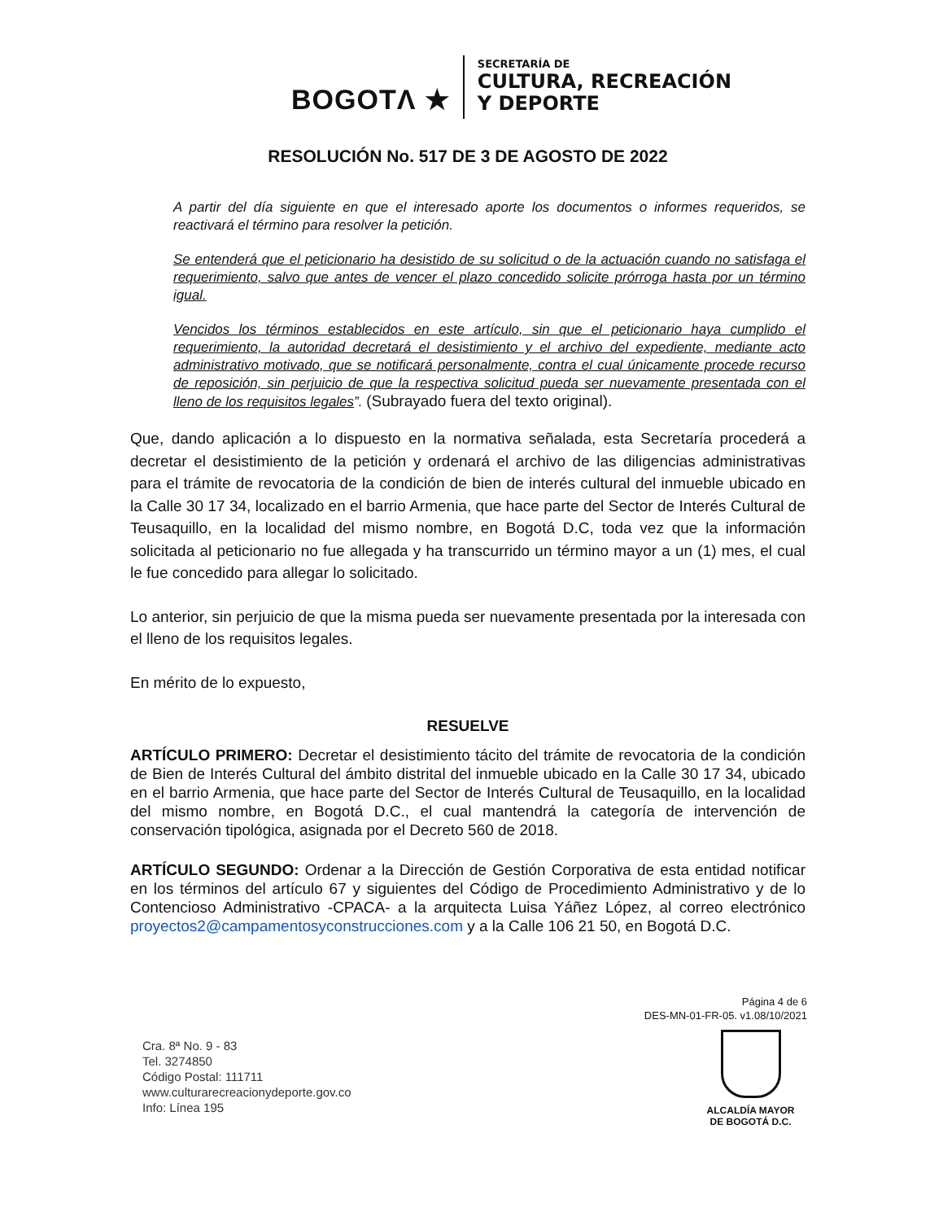BOGOTΛ ★
SECRETARÍA DE
CULTURA, RECREACIÓN
Y DEPORTE
RESOLUCIÓN No. 517 DE 3 DE AGOSTO DE 2022
A partir del día siguiente en que el interesado aporte los documentos o informes requeridos, se reactivará el término para resolver la petición.
Se entenderá que el peticionario ha desistido de su solicitud o de la actuación cuando no satisfaga el requerimiento, salvo que antes de vencer el plazo concedido solicite prórroga hasta por un término igual.
Vencidos los términos establecidos en este artículo, sin que el peticionario haya cumplido el requerimiento, la autoridad decretará el desistimiento y el archivo del expediente, mediante acto administrativo motivado, que se notificará personalmente, contra el cual únicamente procede recurso de reposición, sin perjuicio de que la respectiva solicitud pueda ser nuevamente presentada con el lleno de los requisitos legales”. (Subrayado fuera del texto original).
Que, dando aplicación a lo dispuesto en la normativa señalada, esta Secretaría procederá a decretar el desistimiento de la petición y ordenará el archivo de las diligencias administrativas para el trámite de revocatoria de la condición de bien de interés cultural del inmueble ubicado en la Calle 30 17 34, localizado en el barrio Armenia, que hace parte del Sector de Interés Cultural de Teusaquillo, en la localidad del mismo nombre, en Bogotá D.C, toda vez que la información solicitada al peticionario no fue allegada y ha transcurrido un término mayor a un (1) mes, el cual le fue concedido para allegar lo solicitado.
Lo anterior, sin perjuicio de que la misma pueda ser nuevamente presentada por la interesada con el lleno de los requisitos legales.
En mérito de lo expuesto,
RESUELVE
ARTÍCULO PRIMERO: Decretar el desistimiento tácito del trámite de revocatoria de la condición de Bien de Interés Cultural del ámbito distrital del inmueble ubicado en la Calle 30 17 34, ubicado en el barrio Armenia, que hace parte del Sector de Interés Cultural de Teusaquillo, en la localidad del mismo nombre, en Bogotá D.C., el cual mantendrá la categoría de intervención de conservación tipológica, asignada por el Decreto 560 de 2018.
ARTÍCULO SEGUNDO: Ordenar a la Dirección de Gestión Corporativa de esta entidad notificar en los términos del artículo 67 y siguientes del Código de Procedimiento Administrativo y de lo Contencioso Administrativo -CPACA- a la arquitecta Luisa Yáñez López, al correo electrónico proyectos2@campamentosyconstrucciones.com y a la Calle 106 21 50, en Bogotá D.C.
Página 4 de 6
DES-MN-01-FR-05. v1.08/10/2021
Cra. 8ª No. 9 - 83
Tel. 3274850
Código Postal: 111711
www.culturarecreacionydeporte.gov.co
Info: Línea 195
ALCALDÍA MAYOR
DE BOGOTÁ D.C.